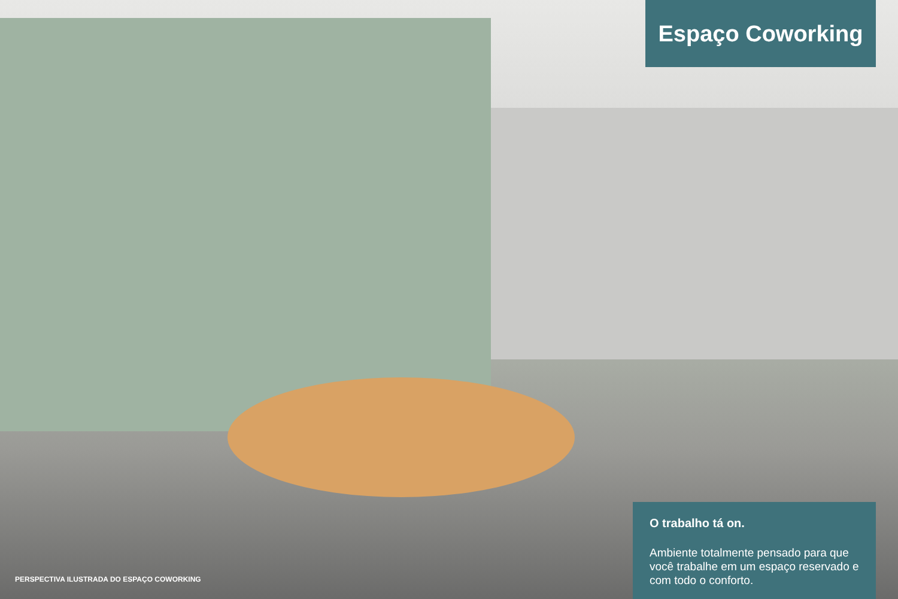Espaço Coworking
PERSPECTIVA ILUSTRADA DO ESPAÇO COWORKING
O trabalho tá on.
Ambiente totalmente pensado para que você trabalhe em um espaço reservado e com todo o conforto.